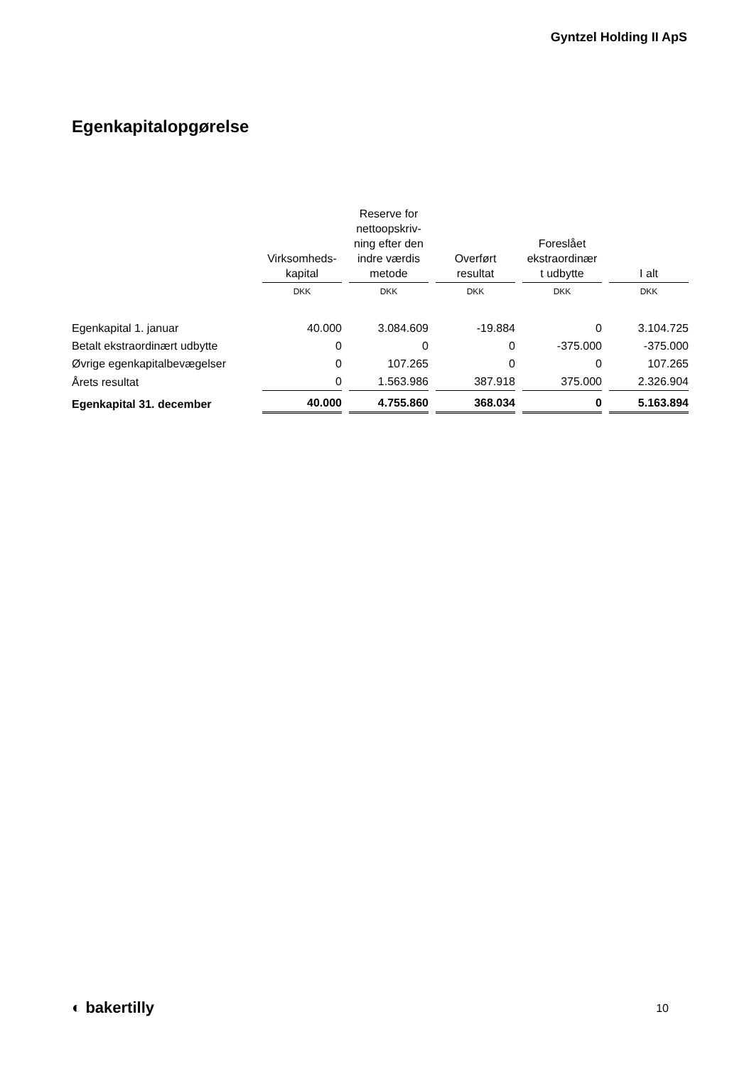Gyntzel Holding II ApS
Egenkapitalopgørelse
| | Virksomheds- kapital | Reserve for nettoopskriv- ning efter den indre værdis metode | Overført resultat | Foreslået ekstraordinær t udbytte | I alt |
| --- | --- | --- | --- | --- | --- |
| | DKK | DKK | DKK | DKK | DKK |
| Egenkapital 1. januar | 40.000 | 3.084.609 | -19.884 | 0 | 3.104.725 |
| Betalt ekstraordinært udbytte | 0 | 0 | 0 | -375.000 | -375.000 |
| Øvrige egenkapitalbevægelser | 0 | 107.265 | 0 | 0 | 107.265 |
| Årets resultat | 0 | 1.563.986 | 387.918 | 375.000 | 2.326.904 |
| Egenkapital 31. december | 40.000 | 4.755.860 | 368.034 | 0 | 5.163.894 |
◐ bakertilly 10